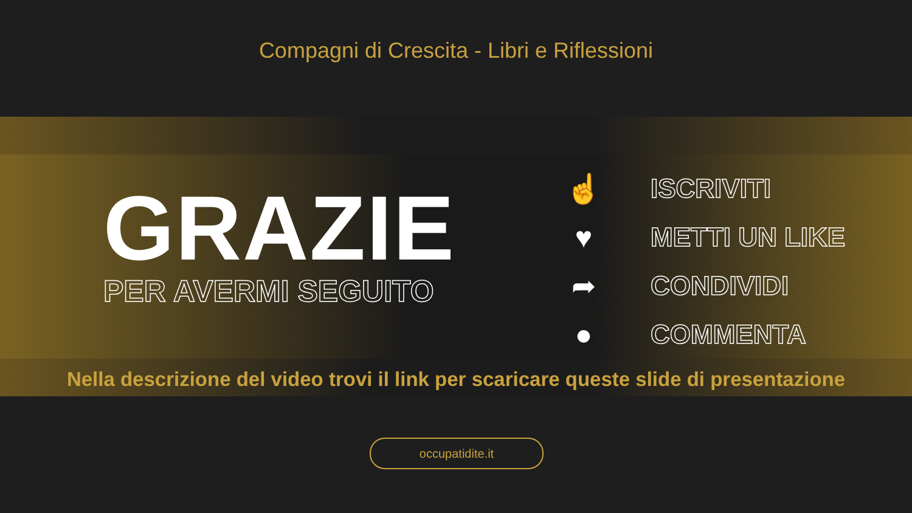Compagni di Crescita - Libri e Riflessioni
GRAZIE
PER AVERMI SEGUITO
☝ ISCRIVITI
♥ METTI UN LIKE
➦ CONDIVIDI
● COMMENTA
Nella descrizione del video trovi il link per scaricare queste slide di presentazione
occupatidite.it